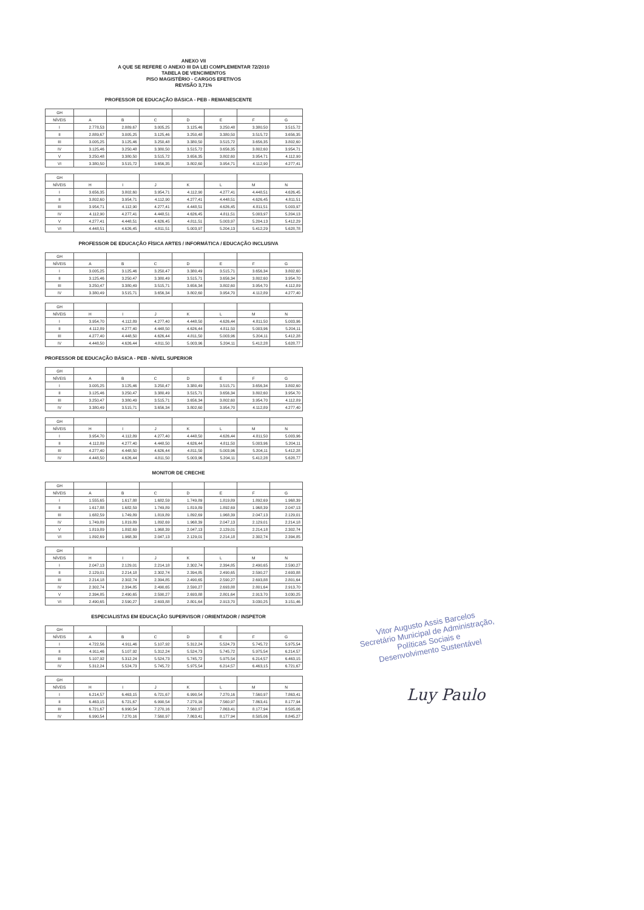ANEXO VII
A QUE SE REFERE O ANEXO III DA LEI COMPLEMENTAR 72/2010
TABELA DE VENCIMENTOS
PISO MAGISTÉRIO - CARGOS EFETIVOS
REVISÃO 3,71%
PROFESSOR DE EDUCAÇÃO BÁSICA - PEB - REMANESCENTE
| GH | | | | | | | |
| --- | --- | --- | --- | --- | --- | --- | --- |
| NÍVEIS | A | B | C | D | E | F | G |
| I | 2.778,53 | 2.889,67 | 3.005,25 | 3.125,46 | 3.250,48 | 3.380,50 | 3.515,72 |
| II | 2.889,67 | 3.005,25 | 3.125,46 | 3.250,48 | 3.380,50 | 3.515,72 | 3.656,35 |
| III | 3.005,25 | 3.125,46 | 3.250,48 | 3.380,50 | 3.515,72 | 3.656,35 | 3.802,60 |
| IV | 3.125,46 | 3.250,48 | 3.380,50 | 3.515,72 | 3.656,35 | 3.802,60 | 3.954,71 |
| V | 3.250,48 | 3.380,50 | 3.515,72 | 3.656,35 | 3.802,60 | 3.954,71 | 4.112,90 |
| VI | 3.380,50 | 3.515,72 | 3.656,35 | 3.802,60 | 3.954,71 | 4.112,90 | 4.277,41 |
| GH | | | | | | | |
| --- | --- | --- | --- | --- | --- | --- | --- |
| NÍVEIS | H | I | J | K | L | M | N |
| I | 3.656,35 | 3.802,60 | 3.954,71 | 4.112,90 | 4.277,41 | 4.448,51 | 4.626,45 |
| II | 3.802,60 | 3.954,71 | 4.112,90 | 4.277,41 | 4.448,51 | 4.626,45 | 4.811,51 |
| III | 3.954,71 | 4.112,90 | 4.277,41 | 4.448,51 | 4.626,45 | 4.811,51 | 5.003,97 |
| IV | 4.112,90 | 4.277,41 | 4.448,51 | 4.626,45 | 4.811,51 | 5.003,97 | 5.204,13 |
| V | 4.277,41 | 4.448,51 | 4.626,45 | 4.811,51 | 5.003,97 | 5.204,13 | 5.412,29 |
| VI | 4.448,51 | 4.626,45 | 4.811,51 | 5.003,97 | 5.204,13 | 5.412,29 | 5.628,78 |
PROFESSOR DE EDUCAÇÃO FÍSICA ARTES / INFORMÁTICA / EDUCAÇÃO INCLUSIVA
| GH | | | | | | | |
| --- | --- | --- | --- | --- | --- | --- | --- |
| NÍVEIS | A | B | C | D | E | F | G |
| I | 3.005,25 | 3.125,46 | 3.250,47 | 3.380,49 | 3.515,71 | 3.656,34 | 3.802,60 |
| II | 3.125,46 | 3.250,47 | 3.380,49 | 3.515,71 | 3.656,34 | 3.802,60 | 3.954,70 |
| III | 3.250,47 | 3.380,49 | 3.515,71 | 3.656,34 | 3.802,60 | 3.954,70 | 4.112,89 |
| IV | 3.380,49 | 3.515,71 | 3.656,34 | 3.802,60 | 3.954,70 | 4.112,89 | 4.277,40 |
| GH | | | | | | | |
| --- | --- | --- | --- | --- | --- | --- | --- |
| NÍVEIS | H | I | J | K | L | M | N |
| I | 3.954,70 | 4.112,89 | 4.277,40 | 4.448,50 | 4.626,44 | 4.811,50 | 5.003,96 |
| II | 4.112,89 | 4.277,40 | 4.448,50 | 4.626,44 | 4.811,50 | 5.003,96 | 5.204,11 |
| III | 4.277,40 | 4.448,50 | 4.626,44 | 4.811,50 | 5.003,96 | 5.204,11 | 5.412,28 |
| IV | 4.448,50 | 4.626,44 | 4.811,50 | 5.003,96 | 5.204,11 | 5.412,28 | 5.628,77 |
PROFESSOR DE EDUCAÇÃO BÁSICA - PEB - NÍVEL SUPERIOR
| GH | | | | | | | |
| --- | --- | --- | --- | --- | --- | --- | --- |
| NÍVEIS | A | B | C | D | E | F | G |
| I | 3.005,25 | 3.125,46 | 3.250,47 | 3.380,49 | 3.515,71 | 3.656,34 | 3.802,60 |
| II | 3.125,46 | 3.250,47 | 3.380,49 | 3.515,71 | 3.656,34 | 3.802,60 | 3.954,70 |
| III | 3.250,47 | 3.380,49 | 3.515,71 | 3.656,34 | 3.802,60 | 3.954,70 | 4.112,89 |
| IV | 3.380,49 | 3.515,71 | 3.656,34 | 3.802,60 | 3.954,70 | 4.112,89 | 4.277,40 |
| GH | | | | | | | |
| --- | --- | --- | --- | --- | --- | --- | --- |
| NÍVEIS | H | I | J | K | L | M | N |
| I | 3.954,70 | 4.112,89 | 4.277,40 | 4.448,50 | 4.626,44 | 4.811,50 | 5.003,96 |
| II | 4.112,89 | 4.277,40 | 4.448,50 | 4.626,44 | 4.811,50 | 5.003,96 | 5.204,11 |
| III | 4.277,40 | 4.448,50 | 4.626,44 | 4.811,50 | 5.003,96 | 5.204,11 | 5.412,28 |
| IV | 4.448,50 | 4.626,44 | 4.811,50 | 5.003,96 | 5.204,11 | 5.412,28 | 5.628,77 |
MONITOR DE CRECHE
| GH | | | | | | | |
| --- | --- | --- | --- | --- | --- | --- | --- |
| NÍVEIS | A | B | C | D | E | F | G |
| I | 1.555,65 | 1.617,88 | 1.682,59 | 1.749,89 | 1.819,89 | 1.892,69 | 1.968,39 |
| II | 1.617,88 | 1.682,59 | 1.749,89 | 1.819,89 | 1.892,69 | 1.968,39 | 2.047,13 |
| III | 1.682,59 | 1.749,89 | 1.819,89 | 1.892,69 | 1.968,39 | 2.047,13 | 2.129,01 |
| IV | 1.749,89 | 1.819,89 | 1.892,69 | 1.968,39 | 2.047,13 | 2.129,01 | 2.214,18 |
| V | 1.819,89 | 1.892,69 | 1.968,39 | 2.047,13 | 2.129,01 | 2.214,18 | 2.302,74 |
| VI | 1.892,69 | 1.968,39 | 2.047,13 | 2.129,01 | 2.214,18 | 2.302,74 | 2.394,85 |
| GH | | | | | | | |
| --- | --- | --- | --- | --- | --- | --- | --- |
| NÍVEIS | H | I | J | K | L | M | N |
| I | 2.047,13 | 2.129,01 | 2.214,18 | 2.302,74 | 2.394,85 | 2.490,65 | 2.590,27 |
| II | 2.129,01 | 2.214,18 | 2.302,74 | 2.394,85 | 2.490,65 | 2.590,27 | 2.693,88 |
| III | 2.214,18 | 2.302,74 | 2.394,85 | 2.490,65 | 2.590,27 | 2.693,88 | 2.801,64 |
| IV | 2.302,74 | 2.394,85 | 2.490,65 | 2.590,27 | 2.693,88 | 2.801,64 | 2.913,70 |
| V | 2.394,85 | 2.490,65 | 2.590,27 | 2.693,88 | 2.801,64 | 2.913,70 | 3.030,25 |
| VI | 2.490,65 | 2.590,27 | 2.693,88 | 2.801,64 | 2.913,70 | 3.030,25 | 3.151,46 |
ESPECIALISTAS EM EDUCAÇÃO SUPERVISOR / ORIENTADOR / INSPETOR
| GH | | | | | | | |
| --- | --- | --- | --- | --- | --- | --- | --- |
| NÍVEIS | A | B | C | D | E | F | G |
| I | 4.722,56 | 4.911,46 | 5.107,92 | 5.312,24 | 5.524,73 | 5.745,72 | 5.975,54 |
| II | 4.911,46 | 5.107,92 | 5.312,24 | 5.524,73 | 5.745,72 | 5.975,54 | 6.214,57 |
| III | 5.107,92 | 5.312,24 | 5.524,73 | 5.745,72 | 5.975,54 | 6.214,57 | 6.463,15 |
| IV | 5.312,24 | 5.524,73 | 5.745,72 | 5.975,54 | 6.214,57 | 6.463,15 | 6.721,67 |
| GH | | | | | | | |
| --- | --- | --- | --- | --- | --- | --- | --- |
| NÍVEIS | H | I | J | K | L | M | N |
| I | 6.214,57 | 6.463,15 | 6.721,67 | 6.990,54 | 7.270,16 | 7.560,97 | 7.863,41 |
| II | 6.463,15 | 6.721,67 | 6.990,54 | 7.270,16 | 7.560,97 | 7.863,41 | 8.177,94 |
| III | 6.721,67 | 6.990,54 | 7.270,16 | 7.560,97 | 7.863,41 | 8.177,94 | 8.505,06 |
| IV | 6.990,54 | 7.270,16 | 7.560,97 | 7.863,41 | 8.177,94 | 8.505,06 | 8.845,27 |
Vitor Augusto Assis Barcelos
Secretário Municipal de Administração,
Políticas Sociais e
Desenvolvimento Sustentável
Luy Paulo